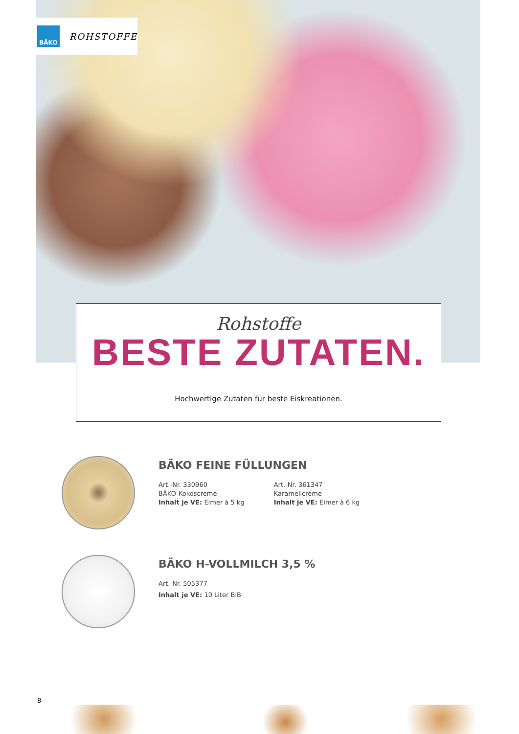BÄKO
ROHSTOFFE
Rohstoffe
BESTE ZUTATEN.
Hochwertige Zutaten für beste Eiskreationen.
BÄKO FEINE FÜLLUNGEN
Art.-Nr. 330960
BÄKO-Kokoscreme
Inhalt je VE: Eimer à 5 kg
Art.-Nr. 361347
Karamellcreme
Inhalt je VE: Eimer à 6 kg
BÄKO H-VOLLMILCH 3,5 %
Art.-Nr. 505377
Inhalt je VE: 10 Liter BiB
8